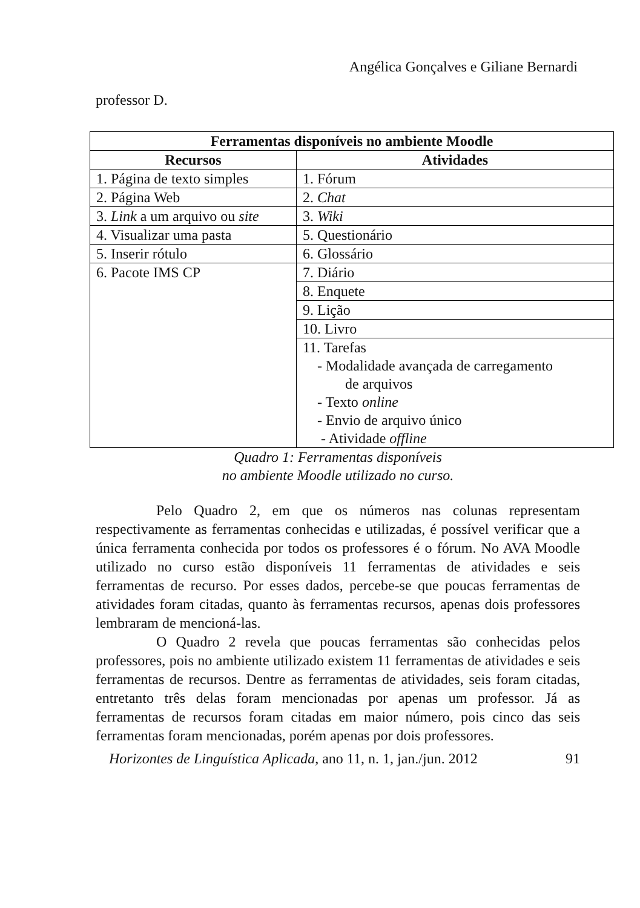Angélica Gonçalves e Giliane Bernardi
professor D.
| Ferramentas disponíveis no ambiente Moodle | |
| --- | --- |
| Recursos | Atividades |
| 1. Página de texto simples | 1. Fórum |
| 2. Página Web | 2. Chat |
| 3. Link a um arquivo ou site | 3. Wiki |
| 4. Visualizar uma pasta | 5. Questionário |
| 5. Inserir rótulo | 6. Glossário |
| 6. Pacote IMS CP | 7. Diário |
| | 8. Enquete |
| | 9. Lição |
| | 10. Livro |
| | 11. Tarefas - Modalidade avançada de carregamento de arquivos - Texto online - Envio de arquivo único - Atividade offline |
Quadro 1: Ferramentas disponíveis
no ambiente Moodle utilizado no curso.
Pelo Quadro 2, em que os números nas colunas representam respectivamente as ferramentas conhecidas e utilizadas, é possível verificar que a única ferramenta conhecida por todos os professores é o fórum. No AVA Moodle utilizado no curso estão disponíveis 11 ferramentas de atividades e seis ferramentas de recurso. Por esses dados, percebe-se que poucas ferramentas de atividades foram citadas, quanto às ferramentas recursos, apenas dois professores lembraram de mencioná-las.
O Quadro 2 revela que poucas ferramentas são conhecidas pelos professores, pois no ambiente utilizado existem 11 ferramentas de atividades e seis ferramentas de recursos. Dentre as ferramentas de atividades, seis foram citadas, entretanto três delas foram mencionadas por apenas um professor. Já as ferramentas de recursos foram citadas em maior número, pois cinco das seis ferramentas foram mencionadas, porém apenas por dois professores.
Horizontes de Linguística Aplicada, ano 11, n. 1, jan./jun. 2012 91